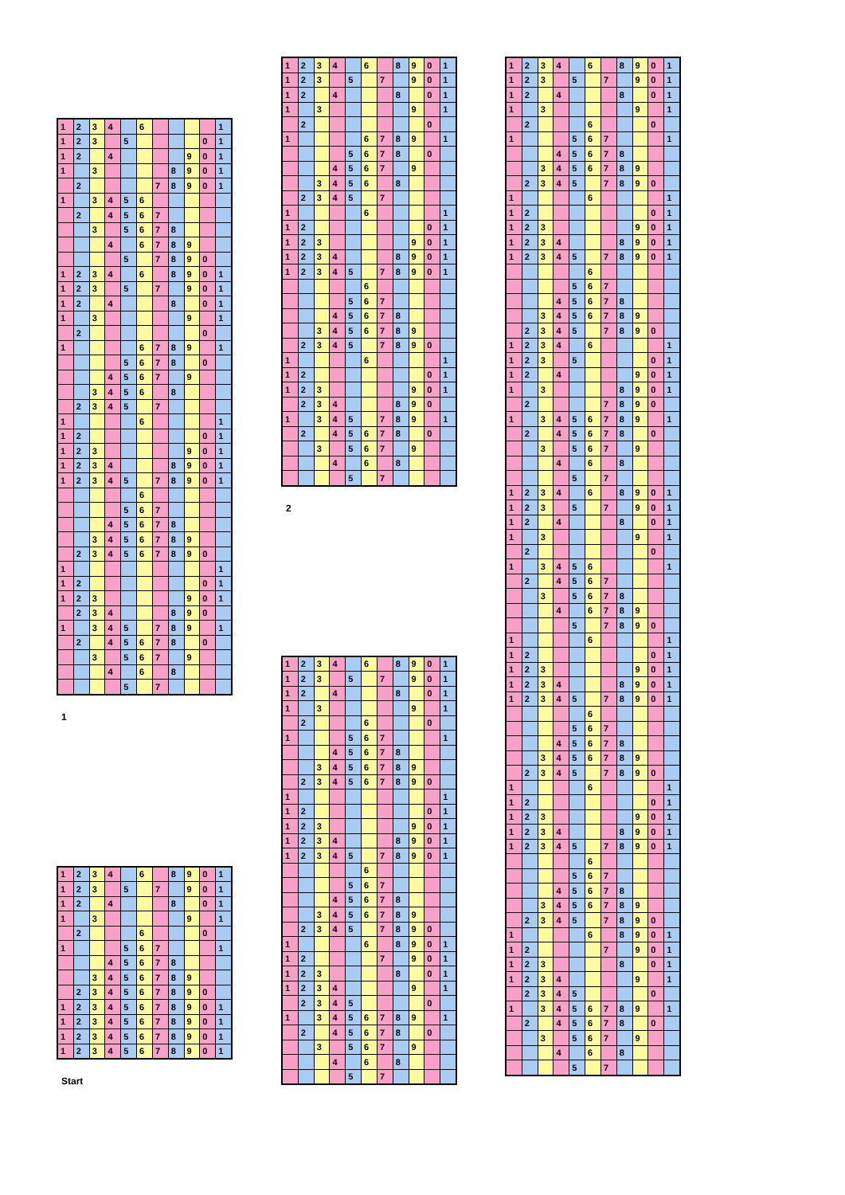| 1 | 2 | 3 | 4 | | 6 | | | | | 1 |
| 1 | 2 | 3 | | 5 | | | | | 0 | 1 |
| 1 | 2 | | 4 | | | | | 9 | 0 | 1 |
| 1 | | 3 | | | | | 8 | 9 | 0 | 1 |
| | 2 | | | | | 7 | 8 | 9 | 0 | 1 |
| 1 | | 3 | 4 | 5 | 6 | | | | | |
| | 2 | | 4 | 5 | 6 | 7 | | | | |
| | | 3 | | 5 | 6 | 7 | 8 | | | |
| | | | 4 | | 6 | 7 | 8 | 9 | | |
| | | | | 5 | | 7 | 8 | 9 | 0 | |
| 1 | 2 | 3 | 4 | | 6 | | 8 | 9 | 0 | 1 |
| 1 | 2 | 3 | | 5 | | 7 | | 9 | 0 | 1 |
| 1 | 2 | | 4 | | | | 8 | | 0 | 1 |
| 1 | | 3 | | | | | | 9 | | 1 |
| | 2 | | | | | | | | 0 | |
| 1 | | | | | 6 | 7 | 8 | 9 | | 1 |
| | | | | 5 | 6 | 7 | 8 | | 0 | |
| | | | 4 | 5 | 6 | 7 | | 9 | | |
| | | 3 | 4 | 5 | 6 | | 8 | | | |
| | 2 | 3 | 4 | 5 | | 7 | | | | |
| 1 | | | | | 6 | | | | | 1 |
| 1 | 2 | | | | | | | | 0 | 1 |
| 1 | 2 | 3 | | | | | | 9 | 0 | 1 |
| 1 | 2 | 3 | 4 | | | | 8 | 9 | 0 | 1 |
| 1 | 2 | 3 | 4 | 5 | | 7 | 8 | 9 | 0 | 1 |
| | | | | | 6 | | | | | |
| | | | | 5 | 6 | 7 | | | | |
| | | | 4 | 5 | 6 | 7 | 8 | | | |
| | | 3 | 4 | 5 | 6 | 7 | 8 | 9 | | |
| | 2 | 3 | 4 | 5 | 6 | 7 | 8 | 9 | 0 | |
| 1 | | | | | | | | | | 1 |
| 1 | 2 | | | | | | | | 0 | 1 |
| 1 | 2 | 3 | | | | | | 9 | 0 | 1 |
| | 2 | 3 | 4 | | | | 8 | 9 | 0 | |
| 1 | | 3 | 4 | 5 | | 7 | 8 | 9 | | 1 |
| | 2 | | 4 | 5 | 6 | 7 | 8 | | 0 | |
| | | 3 | | 5 | 6 | 7 | | 9 | | |
| | | | 4 | | 6 | | 8 | | | |
| | | | | 5 | | 7 | | | | |
1
| 1 | 2 | 3 | 4 | | 6 | | 8 | 9 | 0 | 1 |
| 1 | 2 | 3 | | 5 | | 7 | | 9 | 0 | 1 |
| 1 | 2 | | 4 | | | | 8 | | 0 | 1 |
| 1 | | 3 | | | | | | 9 | | 1 |
| | 2 | | | | 6 | | | | 0 | |
| 1 | | | | 5 | 6 | 7 | | | | 1 |
| | | | 4 | 5 | 6 | 7 | 8 | | | |
| | | 3 | 4 | 5 | 6 | 7 | 8 | 9 | | |
| | 2 | 3 | 4 | 5 | 6 | 7 | 8 | 9 | 0 | |
| 1 | 2 | 3 | 4 | 5 | 6 | 7 | 8 | 9 | 0 | 1 |
| 1 | 2 | 3 | 4 | 5 | 6 | 7 | 8 | 9 | 0 | 1 |
| 1 | 2 | 3 | 4 | 5 | 6 | 7 | 8 | 9 | 0 | 1 |
| 1 | 2 | 3 | 4 | 5 | 6 | 7 | 8 | 9 | 0 | 1 |
Start
| 1 | 2 | 3 | 4 | | 6 | | 8 | 9 | 0 | 1 |
| 1 | 2 | 3 | | 5 | | 7 | | 9 | 0 | 1 |
| 1 | 2 | | 4 | | | | 8 | | 0 | 1 |
| 1 | | 3 | | | | | | 9 | | 1 |
| | 2 | | | | | | | | 0 | |
| 1 | | | | | 6 | 7 | 8 | 9 | | 1 |
| | | | | 5 | 6 | 7 | 8 | | 0 | |
| | | | 4 | 5 | 6 | 7 | | 9 | | |
| | | 3 | 4 | 5 | 6 | | 8 | | | |
| | 2 | 3 | 4 | 5 | | 7 | | | | |
| 1 | | | | | 6 | | | | | 1 |
| 1 | 2 | | | | | | | | 0 | 1 |
| 1 | 2 | 3 | | | | | | 9 | 0 | 1 |
| 1 | 2 | 3 | 4 | | | | 8 | 9 | 0 | 1 |
| 1 | 2 | 3 | 4 | 5 | | 7 | 8 | 9 | 0 | 1 |
| | | | | | 6 | | | | | |
| | | | | 5 | 6 | 7 | | | | |
| | | | 4 | 5 | 6 | 7 | 8 | | | |
| | | 3 | 4 | 5 | 6 | 7 | 8 | 9 | | |
| | 2 | 3 | 4 | 5 | | 7 | 8 | 9 | 0 | |
| 1 | | | | | 6 | | | | | 1 |
| 1 | 2 | | | | | | | | 0 | 1 |
| 1 | 2 | 3 | | | | | | 9 | 0 | 1 |
| | 2 | 3 | 4 | | | | 8 | 9 | 0 | |
| 1 | | 3 | 4 | 5 | | 7 | 8 | 9 | | 1 |
| | 2 | | 4 | 5 | 6 | 7 | 8 | | 0 | |
| | | 3 | | 5 | 6 | 7 | | 9 | | |
| | | | 4 | | 6 | | 8 | | | |
| | | | | 5 | | 7 | | | | |
2
| 1 | 2 | 3 | 4 | | 6 | | 8 | 9 | 0 | 1 |
| 1 | 2 | 3 | | 5 | | 7 | | 9 | 0 | 1 |
| 1 | 2 | | 4 | | | | 8 | | 0 | 1 |
| 1 | | 3 | | | | | | 9 | | 1 |
| | 2 | | | | 6 | | | | 0 | |
| 1 | | | | 5 | 6 | 7 | | | | 1 |
| | | | 4 | 5 | 6 | 7 | 8 | | | |
| | | 3 | 4 | 5 | 6 | 7 | 8 | 9 | | |
| | 2 | 3 | 4 | 5 | 6 | 7 | 8 | 9 | 0 | |
| 1 | | | | | | | | | | 1 |
| 1 | 2 | | | | | | | | 0 | 1 |
| 1 | 2 | 3 | | | | | | 9 | 0 | 1 |
| 1 | 2 | 3 | 4 | | | | 8 | 9 | 0 | 1 |
| 1 | 2 | 3 | 4 | 5 | | 7 | 8 | 9 | 0 | 1 |
| | | | | | 6 | | | | | |
| | | | | 5 | 6 | 7 | | | | |
| | | | 4 | 5 | 6 | 7 | 8 | | | |
| | | 3 | 4 | 5 | 6 | 7 | 8 | 9 | | |
| | 2 | 3 | 4 | 5 | | 7 | 8 | 9 | 0 | |
| 1 | | | | | 6 | | 8 | 9 | 0 | 1 |
| 1 | 2 | | | | | 7 | | 9 | 0 | 1 |
| 1 | 2 | 3 | | | | | 8 | | 0 | 1 |
| 1 | 2 | 3 | 4 | | | | | 9 | | 1 |
| | 2 | 3 | 4 | 5 | | | | | 0 | |
| 1 | | 3 | 4 | 5 | 6 | 7 | 8 | 9 | | 1 |
| | 2 | | 4 | 5 | 6 | 7 | 8 | | 0 | |
| | | 3 | | 5 | 6 | 7 | | 9 | | |
| | | | 4 | | 6 | | 8 | | | |
| | | | | 5 | | 7 | | | | |
| 1 | 2 | 3 | 4 | | 6 | | 8 | 9 | 0 | 1 |
| 1 | 2 | 3 | | 5 | | 7 | | 9 | 0 | 1 |
| 1 | 2 | | 4 | | | | 8 | | 0 | 1 |
| 1 | | 3 | | | | | | 9 | | 1 |
| | 2 | | | | 6 | | | | 0 | |
| 1 | | | | 5 | 6 | 7 | | | | 1 |
| | | | 4 | 5 | 6 | 7 | 8 | | | |
| | | 3 | 4 | 5 | 6 | 7 | 8 | 9 | | |
| | 2 | 3 | 4 | 5 | | 7 | 8 | 9 | 0 | |
| 1 | | | | | 6 | | | | | 1 |
| 1 | 2 | | | | | | | | 0 | 1 |
| 1 | 2 | 3 | | | | | | 9 | 0 | 1 |
| 1 | 2 | 3 | 4 | | | | 8 | 9 | 0 | 1 |
| 1 | 2 | 3 | 4 | 5 | | 7 | 8 | 9 | 0 | 1 |
| | | | | | 6 | | | | | |
| | | | | 5 | 6 | 7 | | | | |
| | | | 4 | 5 | 6 | 7 | 8 | | | |
| | | 3 | 4 | 5 | 6 | 7 | 8 | 9 | | |
| | 2 | 3 | 4 | 5 | | 7 | 8 | 9 | 0 | |
| 1 | 2 | 3 | 4 | | 6 | | | | | 1 |
| 1 | 2 | 3 | | 5 | | | | | 0 | 1 |
| 1 | 2 | | 4 | | | | | 9 | 0 | 1 |
| 1 | | 3 | | | | | 8 | 9 | 0 | 1 |
| | 2 | | | | | 7 | 8 | 9 | 0 | |
| 1 | | 3 | 4 | 5 | 6 | 7 | 8 | 9 | | 1 |
| | 2 | | 4 | 5 | 6 | 7 | 8 | | 0 | |
| | | 3 | | 5 | 6 | 7 | | 9 | | |
| | | | 4 | | 6 | | 8 | | | |
| | | | | 5 | | 7 | | | | |
| 1 | 2 | 3 | 4 | | 6 | | 8 | 9 | 0 | 1 |
| 1 | 2 | 3 | | 5 | | 7 | | 9 | 0 | 1 |
| 1 | 2 | | 4 | | | | 8 | | 0 | 1 |
| 1 | | 3 | | | | | | 9 | | 1 |
| | 2 | | | | | | | | 0 | |
| 1 | | 3 | 4 | 5 | 6 | | | | | 1 |
| | 2 | | 4 | 5 | 6 | 7 | | | | |
| | | 3 | | 5 | 6 | 7 | 8 | | | |
| | | | 4 | | 6 | 7 | 8 | 9 | | |
| | | | | 5 | | 7 | 8 | 9 | 0 | |
| 1 | | | | | 6 | | | | | 1 |
| 1 | 2 | | | | | | | | 0 | 1 |
| 1 | 2 | 3 | | | | | | 9 | 0 | 1 |
| 1 | 2 | 3 | 4 | | | | 8 | 9 | 0 | 1 |
| 1 | 2 | 3 | 4 | 5 | | 7 | 8 | 9 | 0 | 1 |
| | | | | | 6 | | | | | |
| | | | | 5 | 6 | 7 | | | | |
| | | | 4 | 5 | 6 | 7 | 8 | | | |
| | | 3 | 4 | 5 | 6 | 7 | 8 | 9 | | |
| | 2 | 3 | 4 | 5 | | 7 | 8 | 9 | 0 | |
| 1 | | | | | 6 | | | | | 1 |
| 1 | 2 | | | | | | | | 0 | 1 |
| 1 | 2 | 3 | | | | | | 9 | 0 | 1 |
| 1 | 2 | 3 | 4 | | | | 8 | 9 | 0 | 1 |
| 1 | 2 | 3 | 4 | 5 | | 7 | 8 | 9 | 0 | 1 |
| | | | | | 6 | | | | | |
| | | | | 5 | 6 | 7 | | | | |
| | | | 4 | 5 | 6 | 7 | 8 | | | |
| | | 3 | 4 | 5 | 6 | 7 | 8 | 9 | | |
| | 2 | 3 | 4 | 5 | | 7 | 8 | 9 | 0 | |
| 1 | | | | | 6 | | 8 | 9 | 0 | 1 |
| 1 | 2 | | | | | 7 | | 9 | 0 | 1 |
| 1 | 2 | 3 | | | | | 8 | | 0 | 1 |
| 1 | 2 | 3 | 4 | | | | | 9 | | 1 |
| | 2 | 3 | 4 | 5 | | | | | 0 | |
| 1 | | 3 | 4 | 5 | 6 | 7 | 8 | 9 | | 1 |
| | 2 | | 4 | 5 | 6 | 7 | 8 | | 0 | |
| | | 3 | | 5 | 6 | 7 | | 9 | | |
| | | | 4 | | 6 | | 8 | | | |
| | | | | 5 | | 7 | | | | |